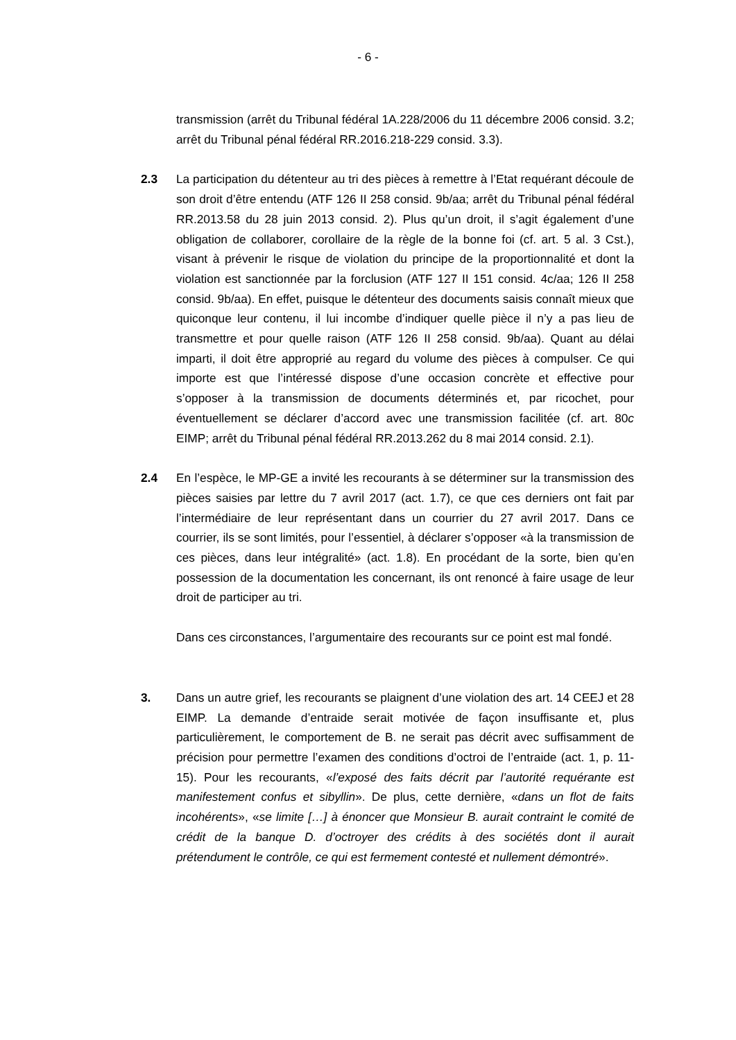- 6 -
transmission (arrêt du Tribunal fédéral 1A.228/2006 du 11 décembre 2006 consid. 3.2; arrêt du Tribunal pénal fédéral RR.2016.218-229 consid. 3.3).
2.3 La participation du détenteur au tri des pièces à remettre à l’Etat requérant découle de son droit d’être entendu (ATF 126 II 258 consid. 9b/aa; arrêt du Tribunal pénal fédéral RR.2013.58 du 28 juin 2013 consid. 2). Plus qu’un droit, il s’agit également d’une obligation de collaborer, corollaire de la règle de la bonne foi (cf. art. 5 al. 3 Cst.), visant à prévenir le risque de violation du principe de la proportionnalité et dont la violation est sanctionnée par la forclusion (ATF 127 II 151 consid. 4c/aa; 126 II 258 consid. 9b/aa). En effet, puisque le détenteur des documents saisis connaît mieux que quiconque leur contenu, il lui incombe d’indiquer quelle pièce il n’y a pas lieu de transmettre et pour quelle raison (ATF 126 II 258 consid. 9b/aa). Quant au délai imparti, il doit être approprié au regard du volume des pièces à compulser. Ce qui importe est que l’intéressé dispose d’une occasion concrète et effective pour s’opposer à la transmission de documents déterminés et, par ricochet, pour éventuellement se déclarer d’accord avec une transmission facilitée (cf. art. 80c EIMP; arrêt du Tribunal pénal fédéral RR.2013.262 du 8 mai 2014 consid. 2.1).
2.4 En l’espèce, le MP-GE a invité les recourants à se déterminer sur la transmission des pièces saisies par lettre du 7 avril 2017 (act. 1.7), ce que ces derniers ont fait par l’intermédiaire de leur représentant dans un courrier du 27 avril 2017. Dans ce courrier, ils se sont limités, pour l’essentiel, à déclarer s’opposer «à la transmission de ces pièces, dans leur intégralité» (act. 1.8). En procédant de la sorte, bien qu’en possession de la documentation les concernant, ils ont renoncé à faire usage de leur droit de participer au tri.
Dans ces circonstances, l’argumentaire des recourants sur ce point est mal fondé.
3. Dans un autre grief, les recourants se plaignent d’une violation des art. 14 CEEJ et 28 EIMP. La demande d’entraide serait motivée de façon insuffisante et, plus particulièrement, le comportement de B. ne serait pas décrit avec suffisamment de précision pour permettre l’examen des conditions d’octroi de l’entraide (act. 1, p. 11-15). Pour les recourants, «l’exposé des faits décrit par l’autorité requérante est manifestement confus et sibyllin». De plus, cette dernière, «dans un flot de faits incohérents», «se limite […] à énoncer que Monsieur B. aurait contraint le comité de crédit de la banque D. d’octroyer des crédits à des sociétés dont il aurait prétendument le contrôle, ce qui est fermement contesté et nullement démontré».